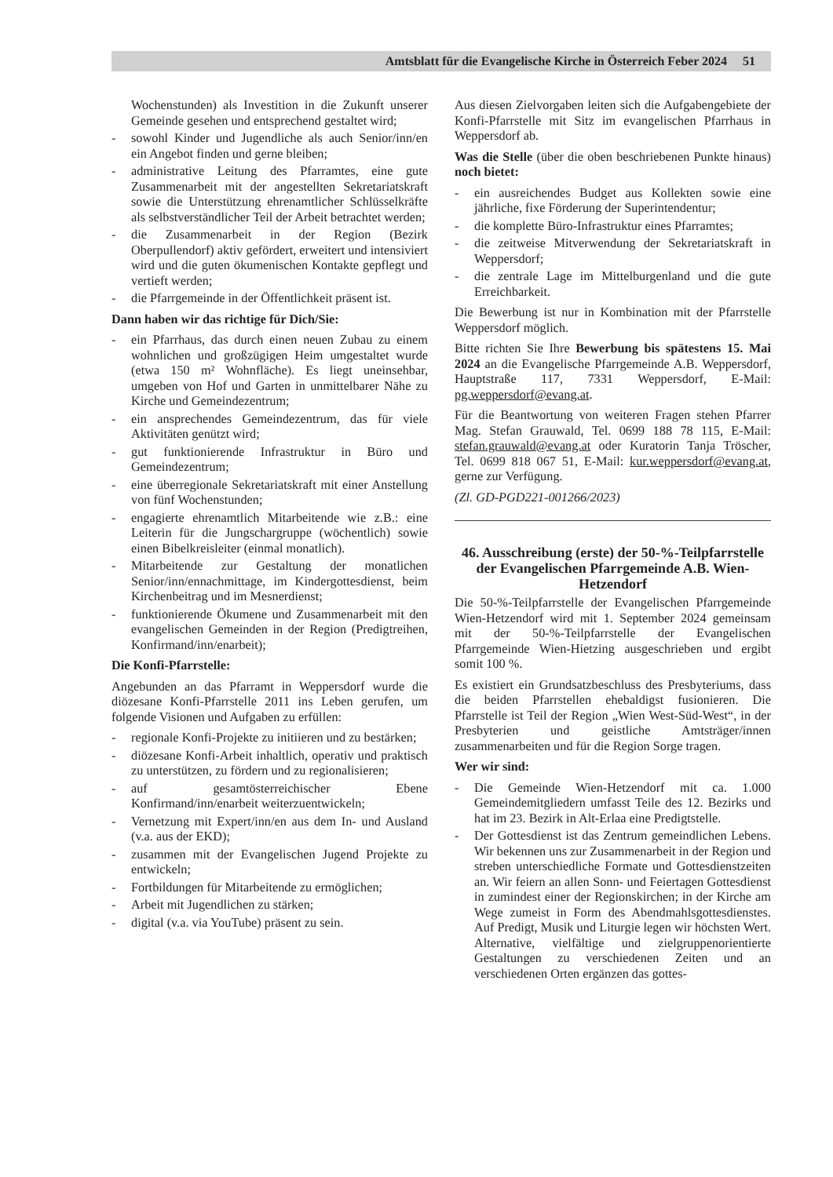Amtsblatt für die Evangelische Kirche in Österreich Feber 2024 51
Wochenstunden) als Investition in die Zukunft unserer Gemeinde gesehen und entsprechend gestaltet wird;
- sowohl Kinder und Jugendliche als auch Senior/inn/en ein Angebot finden und gerne bleiben;
- administrative Leitung des Pfarramtes, eine gute Zusammenarbeit mit der angestellten Sekretariatskraft sowie die Unterstützung ehrenamtlicher Schlüsselkräfte als selbstverständlicher Teil der Arbeit betrachtet werden;
- die Zusammenarbeit in der Region (Bezirk Oberpullendorf) aktiv gefördert, erweitert und intensiviert wird und die guten ökumenischen Kontakte gepflegt und vertieft werden;
- die Pfarrgemeinde in der Öffentlichkeit präsent ist.
Dann haben wir das richtige für Dich/Sie:
- ein Pfarrhaus, das durch einen neuen Zubau zu einem wohnlichen und großzügigen Heim umgestaltet wurde (etwa 150 m² Wohnfläche). Es liegt uneinsehbar, umgeben von Hof und Garten in unmittelbarer Nähe zu Kirche und Gemeindezentrum;
- ein ansprechendes Gemeindezentrum, das für viele Aktivitäten genützt wird;
- gut funktionierende Infrastruktur in Büro und Gemeindezentrum;
- eine überregionale Sekretariatskraft mit einer Anstellung von fünf Wochenstunden;
- engagierte ehrenamtlich Mitarbeitende wie z.B.: eine Leiterin für die Jungschargruppe (wöchentlich) sowie einen Bibelkreisleiter (einmal monatlich).
- Mitarbeitende zur Gestaltung der monatlichen Senior/inn/ennachmittage, im Kindergottesdienst, beim Kirchenbeitrag und im Mesnerdienst;
- funktionierende Ökumene und Zusammenarbeit mit den evangelischen Gemeinden in der Region (Predigtreihen, Konfirmand/inn/enarbeit);
Die Konfi-Pfarrstelle:
Angebunden an das Pfarramt in Weppersdorf wurde die diözesane Konfi-Pfarrstelle 2011 ins Leben gerufen, um folgende Visionen und Aufgaben zu erfüllen:
- regionale Konfi-Projekte zu initiieren und zu bestärken;
- diözesane Konfi-Arbeit inhaltlich, operativ und praktisch zu unterstützen, zu fördern und zu regionalisieren;
- auf gesamtösterreichischer Ebene Konfirmand/inn/enarbeit weiterzuentwickeln;
- Vernetzung mit Expert/inn/en aus dem In- und Ausland (v.a. aus der EKD);
- zusammen mit der Evangelischen Jugend Projekte zu entwickeln;
- Fortbildungen für Mitarbeitende zu ermöglichen;
- Arbeit mit Jugendlichen zu stärken;
- digital (v.a. via YouTube) präsent zu sein.
Aus diesen Zielvorgaben leiten sich die Aufgabengebiete der Konfi-Pfarrstelle mit Sitz im evangelischen Pfarrhaus in Weppersdorf ab.
Was die Stelle (über die oben beschriebenen Punkte hinaus) noch bietet:
- ein ausreichendes Budget aus Kollekten sowie eine jährliche, fixe Förderung der Superintendentur;
- die komplette Büro-Infrastruktur eines Pfarramtes;
- die zeitweise Mitverwendung der Sekretariatskraft in Weppersdorf;
- die zentrale Lage im Mittelburgenland und die gute Erreichbarkeit.
Die Bewerbung ist nur in Kombination mit der Pfarrstelle Weppersdorf möglich.
Bitte richten Sie Ihre Bewerbung bis spätestens 15. Mai 2024 an die Evangelische Pfarrgemeinde A.B. Weppersdorf, Hauptstraße 117, 7331 Weppersdorf, E-Mail: pg.weppersdorf@evang.at.
Für die Beantwortung von weiteren Fragen stehen Pfarrer Mag. Stefan Grauwald, Tel. 0699 188 78 115, E-Mail: stefan.grauwald@evang.at oder Kuratorin Tanja Tröscher, Tel. 0699 818 067 51, E-Mail: kur.weppersdorf@evang.at, gerne zur Verfügung.
(Zl. GD-PGD221-001266/2023)
46. Ausschreibung (erste) der 50-%-Teilpfarrstelle der Evangelischen Pfarrgemeinde A.B. Wien-Hetzendorf
Die 50-%-Teilpfarrstelle der Evangelischen Pfarrgemeinde Wien-Hetzendorf wird mit 1. September 2024 gemeinsam mit der 50-%-Teilpfarrstelle der Evangelischen Pfarrgemeinde Wien-Hietzing ausgeschrieben und ergibt somit 100 %.
Es existiert ein Grundsatzbeschluss des Presbyteriums, dass die beiden Pfarrstellen ehebaldigst fusionieren. Die Pfarrstelle ist Teil der Region „Wien West-Süd-West“, in der Presbyterien und geistliche Amtsträger/innen zusammenarbeiten und für die Region Sorge tragen.
Wer wir sind:
- Die Gemeinde Wien-Hetzendorf mit ca. 1.000 Gemeindemitgliedern umfasst Teile des 12. Bezirks und hat im 23. Bezirk in Alt-Erlaa eine Predigtstelle.
- Der Gottesdienst ist das Zentrum gemeindlichen Lebens. Wir bekennen uns zur Zusammenarbeit in der Region und streben unterschiedliche Formate und Gottesdienstzeiten an. Wir feiern an allen Sonn- und Feiertagen Gottesdienst in zumindest einer der Regionskirchen; in der Kirche am Wege zumeist in Form des Abendmahlsgottesdienstes. Auf Predigt, Musik und Liturgie legen wir höchsten Wert. Alternative, vielfältige und zielgruppenorientierte Gestaltungen zu verschiedenen Zeiten und an verschiedenen Orten ergänzen das gottes-